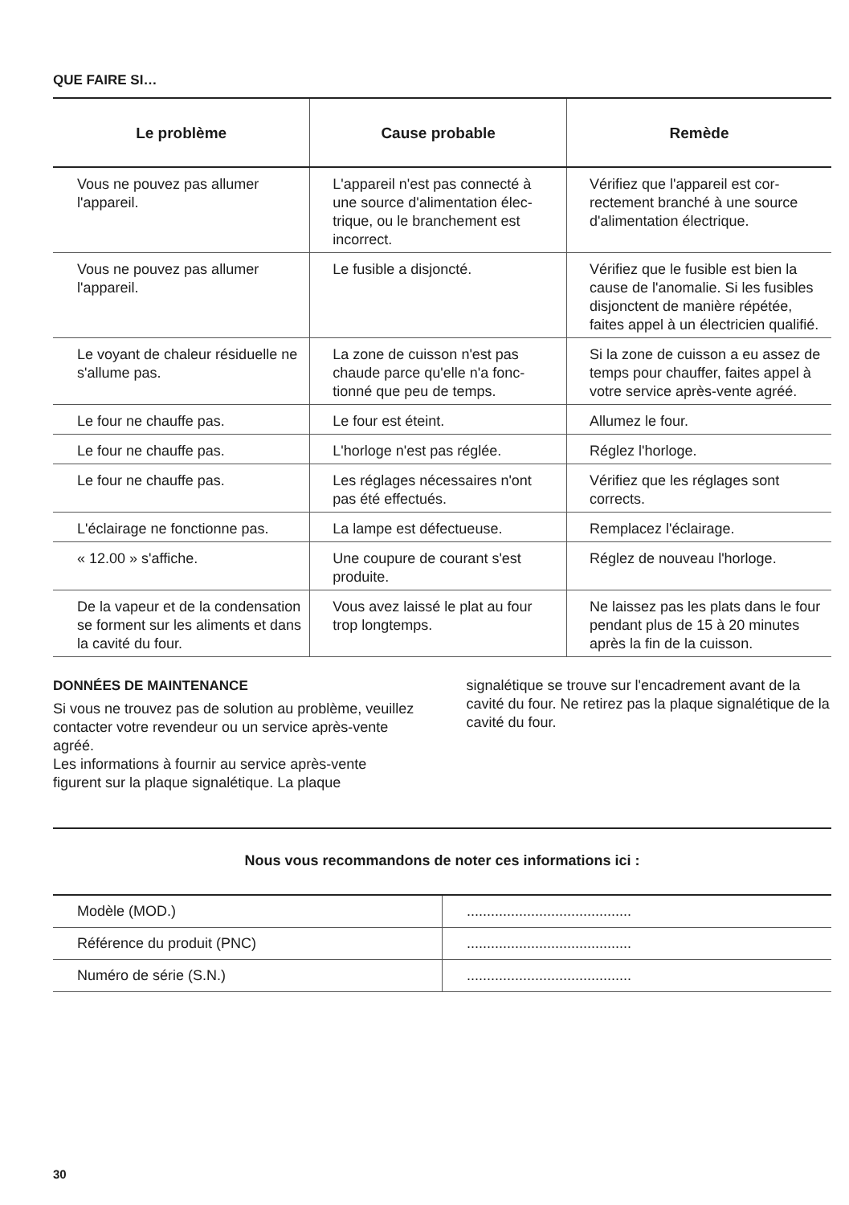QUE FAIRE SI…
| Le problème | Cause probable | Remède |
| --- | --- | --- |
| Vous ne pouvez pas allumer l'appareil. | L'appareil n'est pas connecté à une source d'alimentation élec­trique, ou le branchement est incorrect. | Vérifiez que l'appareil est cor­rectement branché à une sour­ce d'alimentation électrique. |
| Vous ne pouvez pas allumer l'appareil. | Le fusible a disjoncté. | Vérifiez que le fusible est bien la cause de l'anomalie. Si les fusibles disjonctent de manière répétée, faites appel à un élec­tricien qualifié. |
| Le voyant de chaleur résiduelle ne s'allume pas. | La zone de cuisson n'est pas chaude parce qu'elle n'a fonc­tionné que peu de temps. | Si la zone de cuisson a eu as­sez de temps pour chauffer, faites appel à votre service après-vente agréé. |
| Le four ne chauffe pas. | Le four est éteint. | Allumez le four. |
| Le four ne chauffe pas. | L'horloge n'est pas réglée. | Réglez l'horloge. |
| Le four ne chauffe pas. | Les réglages nécessaires n'ont pas été effectués. | Vérifiez que les réglages sont corrects. |
| L'éclairage ne fonctionne pas. | La lampe est défectueuse. | Remplacez l'éclairage. |
| « 12.00 » s'affiche. | Une coupure de courant s'est produite. | Réglez de nouveau l'horloge. |
| De la vapeur et de la conden­sation se forment sur les ali­ments et dans la cavité du four. | Vous avez laissé le plat au four trop longtemps. | Ne laissez pas les plats dans le four pendant plus de 15 à 20 minutes après la fin de la cuisson. |
DONNÉES DE MAINTENANCE
Si vous ne trouvez pas de solution au problème, veuillez contacter votre revendeur ou un service après-vente agréé.
Les informations à fournir au service après-vente figurent sur la plaque signalétique. La plaque
signalétique se trouve sur l'encadrement avant de la cavité du four. Ne retirez pas la plaque signalétique de la cavité du four.
Nous vous recommandons de noter ces informations ici :
| Modèle (MOD.) | ......................................... |
| Référence du produit (PNC) | ......................................... |
| Numéro de série (S.N.) | ......................................... |
30